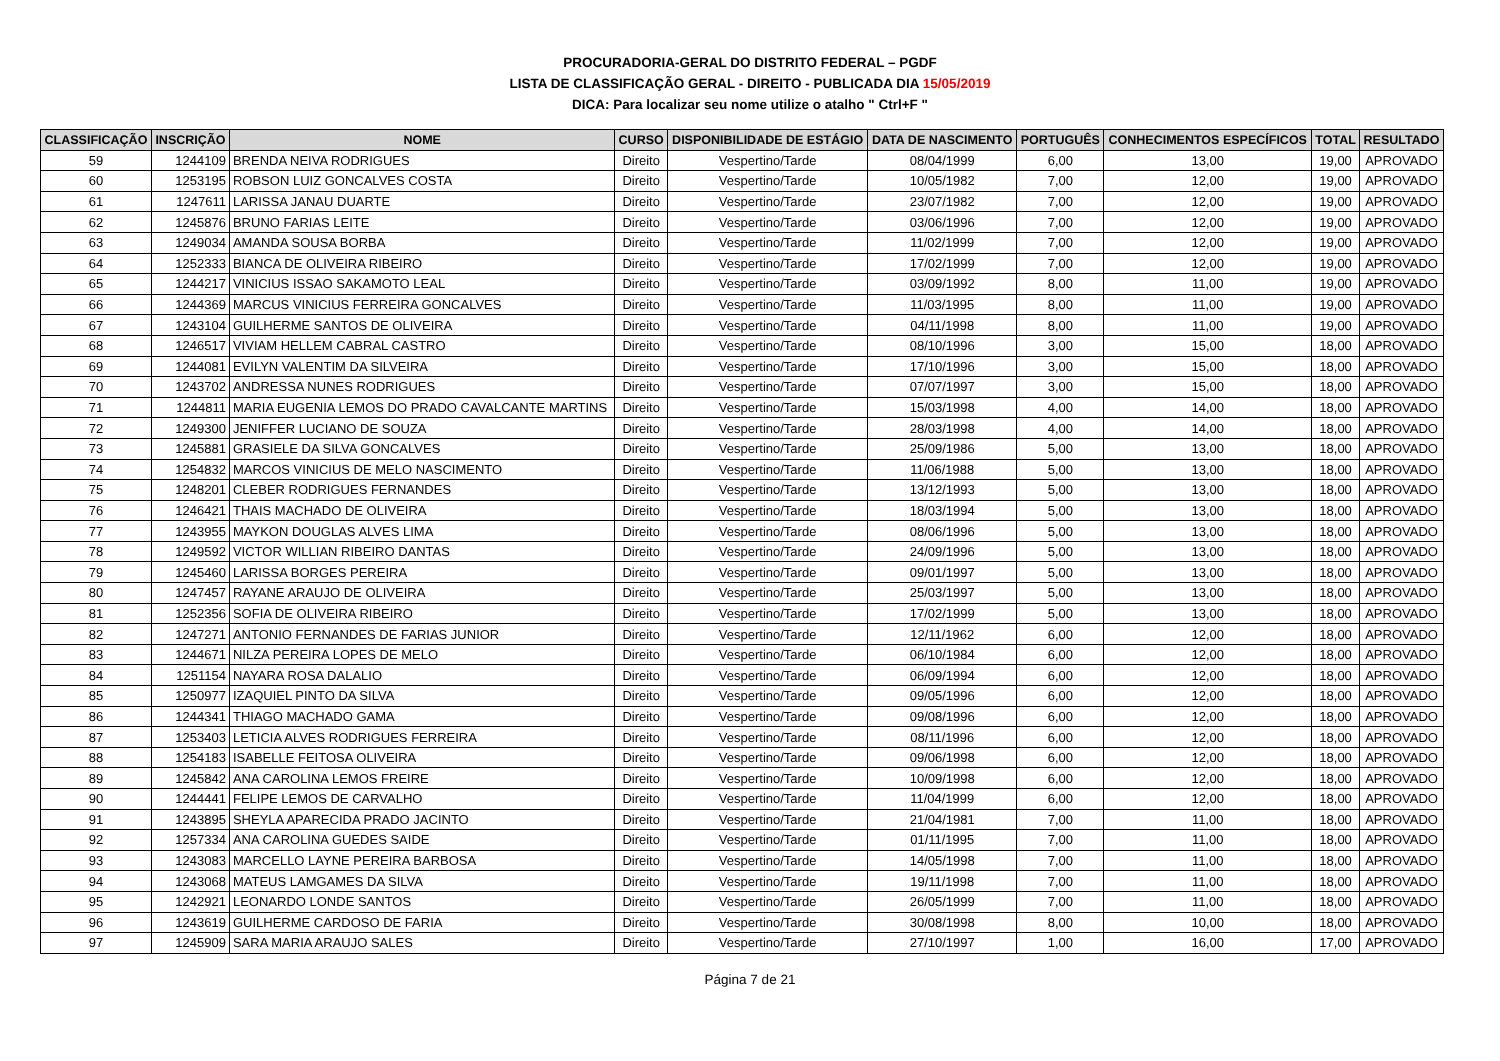PROCURADORIA-GERAL DO DISTRITO FEDERAL – PGDF
LISTA DE CLASSIFICAÇÃO GERAL - DIREITO - PUBLICADA DIA 15/05/2019
DICA: Para localizar seu nome utilize o atalho " Ctrl+F "
| CLASSIFICAÇÃO | INSCRIÇÃO | NOME | CURSO | DISPONIBILIDADE DE ESTÁGIO | DATA DE NASCIMENTO | PORTUGUÊS | CONHECIMENTOS ESPECÍFICOS | TOTAL | RESULTADO |
| --- | --- | --- | --- | --- | --- | --- | --- | --- | --- |
| 59 | 1244109 | BRENDA NEIVA RODRIGUES | Direito | Vespertino/Tarde | 08/04/1999 | 6,00 | 13,00 | 19,00 | APROVADO |
| 60 | 1253195 | ROBSON LUIZ GONCALVES COSTA | Direito | Vespertino/Tarde | 10/05/1982 | 7,00 | 12,00 | 19,00 | APROVADO |
| 61 | 1247611 | LARISSA JANAU DUARTE | Direito | Vespertino/Tarde | 23/07/1982 | 7,00 | 12,00 | 19,00 | APROVADO |
| 62 | 1245876 | BRUNO FARIAS LEITE | Direito | Vespertino/Tarde | 03/06/1996 | 7,00 | 12,00 | 19,00 | APROVADO |
| 63 | 1249034 | AMANDA SOUSA BORBA | Direito | Vespertino/Tarde | 11/02/1999 | 7,00 | 12,00 | 19,00 | APROVADO |
| 64 | 1252333 | BIANCA DE OLIVEIRA RIBEIRO | Direito | Vespertino/Tarde | 17/02/1999 | 7,00 | 12,00 | 19,00 | APROVADO |
| 65 | 1244217 | VINICIUS ISSAO SAKAMOTO LEAL | Direito | Vespertino/Tarde | 03/09/1992 | 8,00 | 11,00 | 19,00 | APROVADO |
| 66 | 1244369 | MARCUS VINICIUS FERREIRA GONCALVES | Direito | Vespertino/Tarde | 11/03/1995 | 8,00 | 11,00 | 19,00 | APROVADO |
| 67 | 1243104 | GUILHERME SANTOS DE OLIVEIRA | Direito | Vespertino/Tarde | 04/11/1998 | 8,00 | 11,00 | 19,00 | APROVADO |
| 68 | 1246517 | VIVIAM HELLEM CABRAL CASTRO | Direito | Vespertino/Tarde | 08/10/1996 | 3,00 | 15,00 | 18,00 | APROVADO |
| 69 | 1244081 | EVILYN VALENTIM DA SILVEIRA | Direito | Vespertino/Tarde | 17/10/1996 | 3,00 | 15,00 | 18,00 | APROVADO |
| 70 | 1243702 | ANDRESSA NUNES RODRIGUES | Direito | Vespertino/Tarde | 07/07/1997 | 3,00 | 15,00 | 18,00 | APROVADO |
| 71 | 1244811 | MARIA EUGENIA LEMOS DO PRADO CAVALCANTE MARTINS | Direito | Vespertino/Tarde | 15/03/1998 | 4,00 | 14,00 | 18,00 | APROVADO |
| 72 | 1249300 | JENIFFER LUCIANO DE SOUZA | Direito | Vespertino/Tarde | 28/03/1998 | 4,00 | 14,00 | 18,00 | APROVADO |
| 73 | 1245881 | GRASIELE DA SILVA GONCALVES | Direito | Vespertino/Tarde | 25/09/1986 | 5,00 | 13,00 | 18,00 | APROVADO |
| 74 | 1254832 | MARCOS VINICIUS DE MELO NASCIMENTO | Direito | Vespertino/Tarde | 11/06/1988 | 5,00 | 13,00 | 18,00 | APROVADO |
| 75 | 1248201 | CLEBER RODRIGUES FERNANDES | Direito | Vespertino/Tarde | 13/12/1993 | 5,00 | 13,00 | 18,00 | APROVADO |
| 76 | 1246421 | THAIS MACHADO DE OLIVEIRA | Direito | Vespertino/Tarde | 18/03/1994 | 5,00 | 13,00 | 18,00 | APROVADO |
| 77 | 1243955 | MAYKON DOUGLAS ALVES LIMA | Direito | Vespertino/Tarde | 08/06/1996 | 5,00 | 13,00 | 18,00 | APROVADO |
| 78 | 1249592 | VICTOR WILLIAN RIBEIRO DANTAS | Direito | Vespertino/Tarde | 24/09/1996 | 5,00 | 13,00 | 18,00 | APROVADO |
| 79 | 1245460 | LARISSA BORGES PEREIRA | Direito | Vespertino/Tarde | 09/01/1997 | 5,00 | 13,00 | 18,00 | APROVADO |
| 80 | 1247457 | RAYANE ARAUJO DE OLIVEIRA | Direito | Vespertino/Tarde | 25/03/1997 | 5,00 | 13,00 | 18,00 | APROVADO |
| 81 | 1252356 | SOFIA DE OLIVEIRA RIBEIRO | Direito | Vespertino/Tarde | 17/02/1999 | 5,00 | 13,00 | 18,00 | APROVADO |
| 82 | 1247271 | ANTONIO FERNANDES DE FARIAS JUNIOR | Direito | Vespertino/Tarde | 12/11/1962 | 6,00 | 12,00 | 18,00 | APROVADO |
| 83 | 1244671 | NILZA PEREIRA LOPES DE MELO | Direito | Vespertino/Tarde | 06/10/1984 | 6,00 | 12,00 | 18,00 | APROVADO |
| 84 | 1251154 | NAYARA ROSA DALALIO | Direito | Vespertino/Tarde | 06/09/1994 | 6,00 | 12,00 | 18,00 | APROVADO |
| 85 | 1250977 | IZAQUIEL PINTO DA SILVA | Direito | Vespertino/Tarde | 09/05/1996 | 6,00 | 12,00 | 18,00 | APROVADO |
| 86 | 1244341 | THIAGO MACHADO GAMA | Direito | Vespertino/Tarde | 09/08/1996 | 6,00 | 12,00 | 18,00 | APROVADO |
| 87 | 1253403 | LETICIA ALVES RODRIGUES FERREIRA | Direito | Vespertino/Tarde | 08/11/1996 | 6,00 | 12,00 | 18,00 | APROVADO |
| 88 | 1254183 | ISABELLE FEITOSA OLIVEIRA | Direito | Vespertino/Tarde | 09/06/1998 | 6,00 | 12,00 | 18,00 | APROVADO |
| 89 | 1245842 | ANA CAROLINA LEMOS FREIRE | Direito | Vespertino/Tarde | 10/09/1998 | 6,00 | 12,00 | 18,00 | APROVADO |
| 90 | 1244441 | FELIPE LEMOS DE CARVALHO | Direito | Vespertino/Tarde | 11/04/1999 | 6,00 | 12,00 | 18,00 | APROVADO |
| 91 | 1243895 | SHEYLA APARECIDA PRADO JACINTO | Direito | Vespertino/Tarde | 21/04/1981 | 7,00 | 11,00 | 18,00 | APROVADO |
| 92 | 1257334 | ANA CAROLINA GUEDES SAIDE | Direito | Vespertino/Tarde | 01/11/1995 | 7,00 | 11,00 | 18,00 | APROVADO |
| 93 | 1243083 | MARCELLO LAYNE PEREIRA BARBOSA | Direito | Vespertino/Tarde | 14/05/1998 | 7,00 | 11,00 | 18,00 | APROVADO |
| 94 | 1243068 | MATEUS LAMGAMES DA SILVA | Direito | Vespertino/Tarde | 19/11/1998 | 7,00 | 11,00 | 18,00 | APROVADO |
| 95 | 1242921 | LEONARDO LONDE SANTOS | Direito | Vespertino/Tarde | 26/05/1999 | 7,00 | 11,00 | 18,00 | APROVADO |
| 96 | 1243619 | GUILHERME CARDOSO DE FARIA | Direito | Vespertino/Tarde | 30/08/1998 | 8,00 | 10,00 | 18,00 | APROVADO |
| 97 | 1245909 | SARA MARIA ARAUJO SALES | Direito | Vespertino/Tarde | 27/10/1997 | 1,00 | 16,00 | 17,00 | APROVADO |
Página 7 de 21